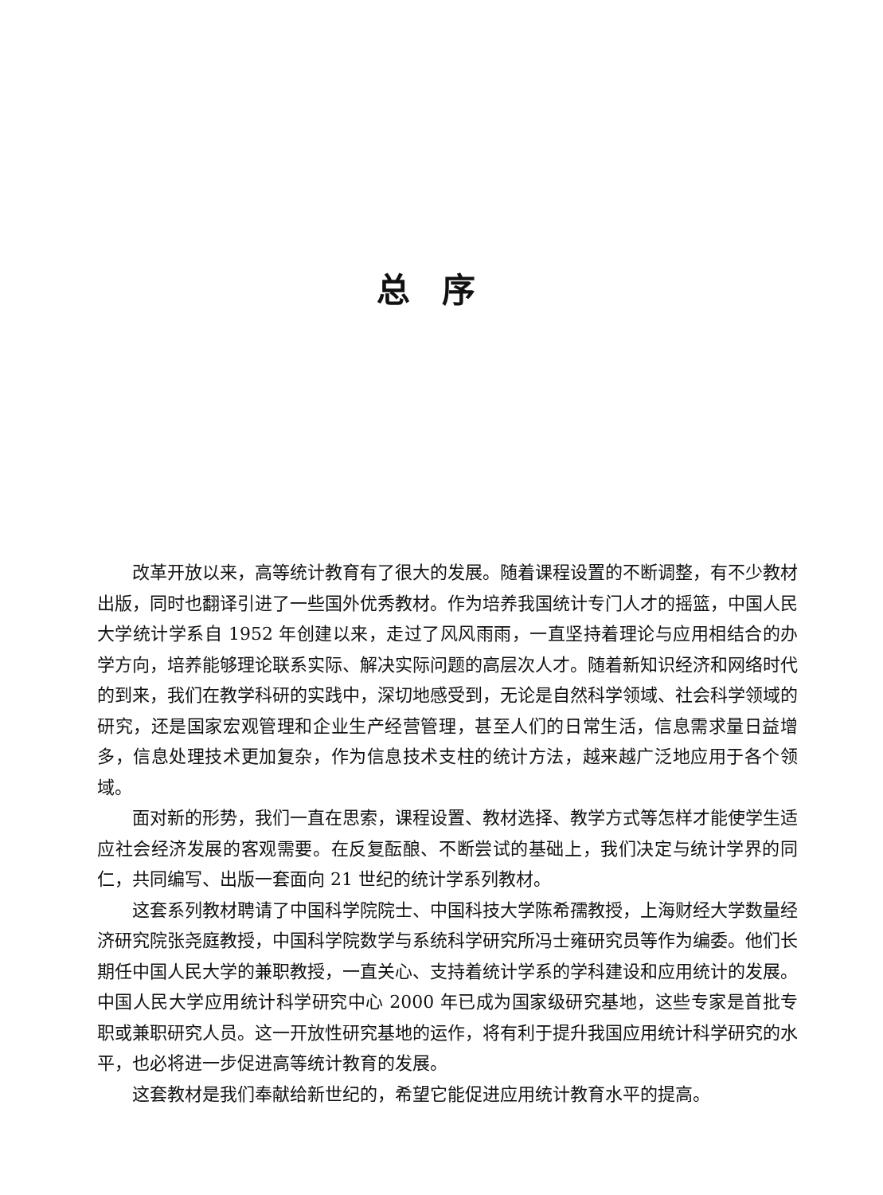总序
改革开放以来，高等统计教育有了很大的发展。随着课程设置的不断调整，有不少教材出版，同时也翻译引进了一些国外优秀教材。作为培养我国统计专门人才的摇篮，中国人民大学统计学系自 1952 年创建以来，走过了风风雨雨，一直坚持着理论与应用相结合的办学方向，培养能够理论联系实际、解决实际问题的高层次人才。随着新知识经济和网络时代的到来，我们在教学科研的实践中，深切地感受到，无论是自然科学领域、社会科学领域的研究，还是国家宏观管理和企业生产经营管理，甚至人们的日常生活，信息需求量日益增多，信息处理技术更加复杂，作为信息技术支柱的统计方法，越来越广泛地应用于各个领域。
面对新的形势，我们一直在思索，课程设置、教材选择、教学方式等怎样才能使学生适应社会经济发展的客观需要。在反复酝酿、不断尝试的基础上，我们决定与统计学界的同仁，共同编写、出版一套面向 21 世纪的统计学系列教材。
这套系列教材聘请了中国科学院院士、中国科技大学陈希孺教授，上海财经大学数量经济研究院张尧庭教授，中国科学院数学与系统科学研究所冯士雍研究员等作为编委。他们长期任中国人民大学的兼职教授，一直关心、支持着统计学系的学科建设和应用统计的发展。中国人民大学应用统计科学研究中心 2000 年已成为国家级研究基地，这些专家是首批专职或兼职研究人员。这一开放性研究基地的运作，将有利于提升我国应用统计科学研究的水平，也必将进一步促进高等统计教育的发展。
这套教材是我们奉献给新世纪的，希望它能促进应用统计教育水平的提高。